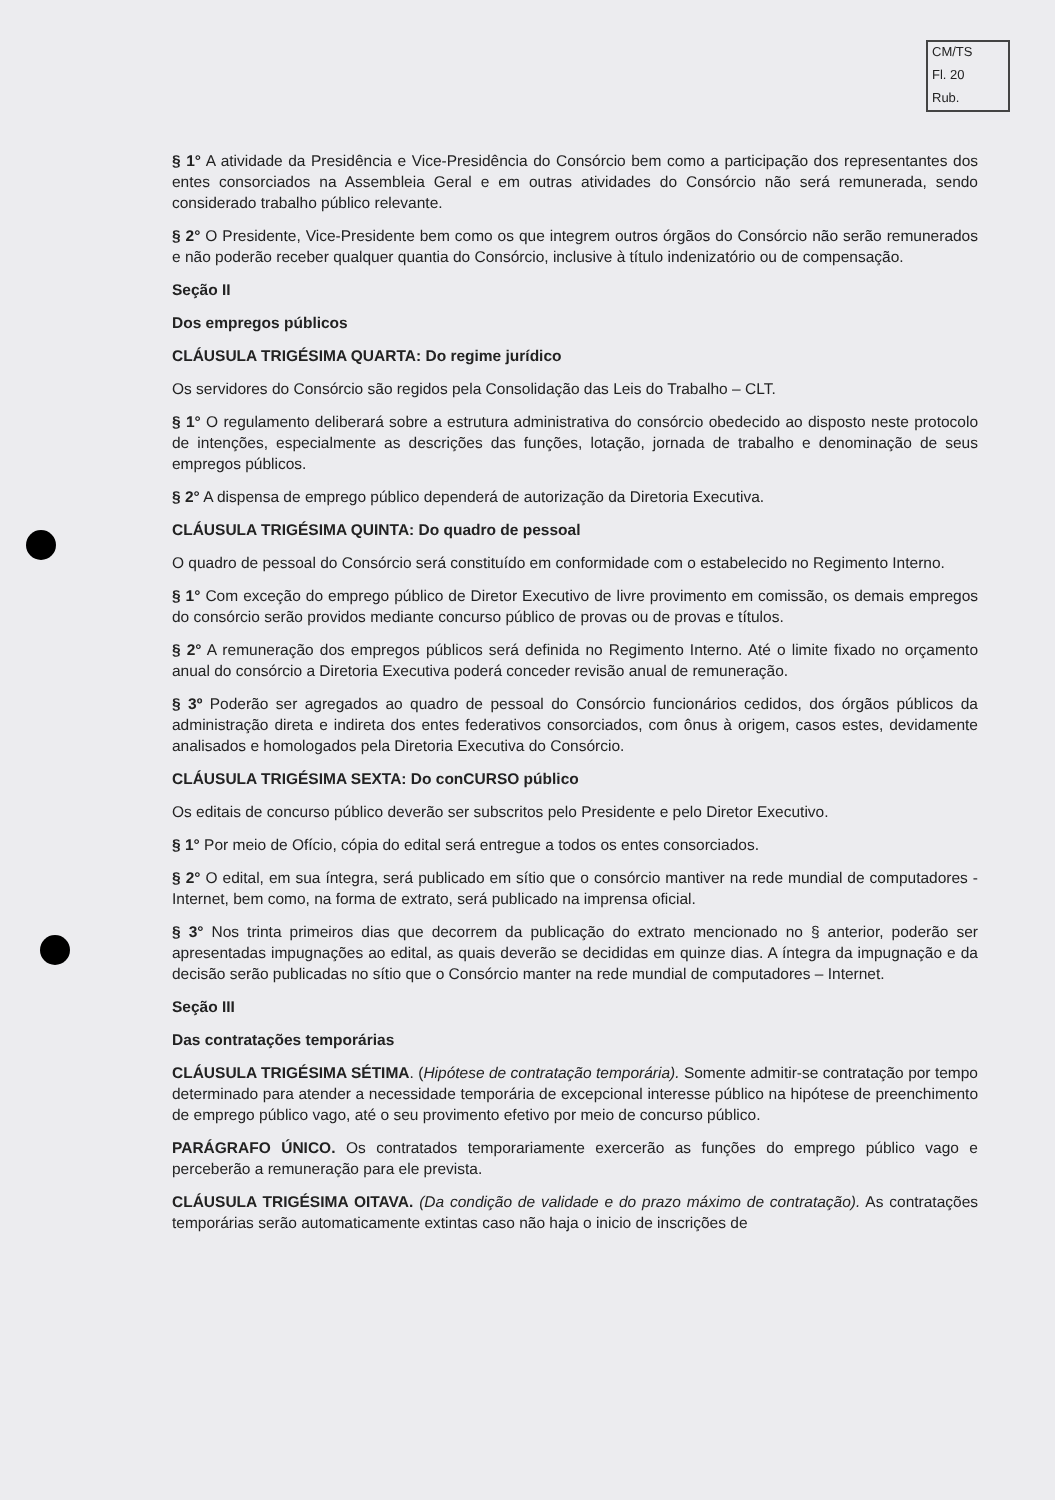CM/TS
Fl. 20
Rub.
§ 1° A atividade da Presidência e Vice-Presidência do Consórcio bem como a participação dos representantes dos entes consorciados na Assembleia Geral e em outras atividades do Consórcio não será remunerada, sendo considerado trabalho público relevante.
§ 2° O Presidente, Vice-Presidente bem como os que integrem outros órgãos do Consórcio não serão remunerados e não poderão receber qualquer quantia do Consórcio, inclusive à título indenizatório ou de compensação.
Seção II
Dos empregos públicos
CLÁUSULA TRIGÉSIMA QUARTA: Do regime jurídico
Os servidores do Consórcio são regidos pela Consolidação das Leis do Trabalho – CLT.
§ 1° O regulamento deliberará sobre a estrutura administrativa do consórcio obedecido ao disposto neste protocolo de intenções, especialmente as descrições das funções, lotação, jornada de trabalho e denominação de seus empregos públicos.
§ 2° A dispensa de emprego público dependerá de autorização da Diretoria Executiva.
CLÁUSULA TRIGÉSIMA QUINTA: Do quadro de pessoal
O quadro de pessoal do Consórcio será constituído em conformidade com o estabelecido no Regimento Interno.
§ 1° Com exceção do emprego público de Diretor Executivo de livre provimento em comissão, os demais empregos do consórcio serão providos mediante concurso público de provas ou de provas e títulos.
§ 2° A remuneração dos empregos públicos será definida no Regimento Interno. Até o limite fixado no orçamento anual do consórcio a Diretoria Executiva poderá conceder revisão anual de remuneração.
§ 3º Poderão ser agregados ao quadro de pessoal do Consórcio funcionários cedidos, dos órgãos públicos da administração direta e indireta dos entes federativos consorciados, com ônus à origem, casos estes, devidamente analisados e homologados pela Diretoria Executiva do Consórcio.
CLÁUSULA TRIGÉSIMA SEXTA: Do conCURSO público
Os editais de concurso público deverão ser subscritos pelo Presidente e pelo Diretor Executivo.
§ 1° Por meio de Ofício, cópia do edital será entregue a todos os entes consorciados.
§ 2° O edital, em sua íntegra, será publicado em sítio que o consórcio mantiver na rede mundial de computadores - Internet, bem como, na forma de extrato, será publicado na imprensa oficial.
§ 3° Nos trinta primeiros dias que decorrem da publicação do extrato mencionado no § anterior, poderão ser apresentadas impugnações ao edital, as quais deverão se decididas em quinze dias. A íntegra da impugnação e da decisão serão publicadas no sítio que o Consórcio manter na rede mundial de computadores – Internet.
Seção III
Das contratações temporárias
CLÁUSULA TRIGÉSIMA SÉTIMA. (Hipótese de contratação temporária). Somente admitir-se contratação por tempo determinado para atender a necessidade temporária de excepcional interesse público na hipótese de preenchimento de emprego público vago, até o seu provimento efetivo por meio de concurso público.
PARÁGRAFO ÚNICO. Os contratados temporariamente exercerão as funções do emprego público vago e perceberão a remuneração para ele prevista.
CLÁUSULA TRIGÉSIMA OITAVA. (Da condição de validade e do prazo máximo de contratação). As contratações temporárias serão automaticamente extintas caso não haja o inicio de inscrições de